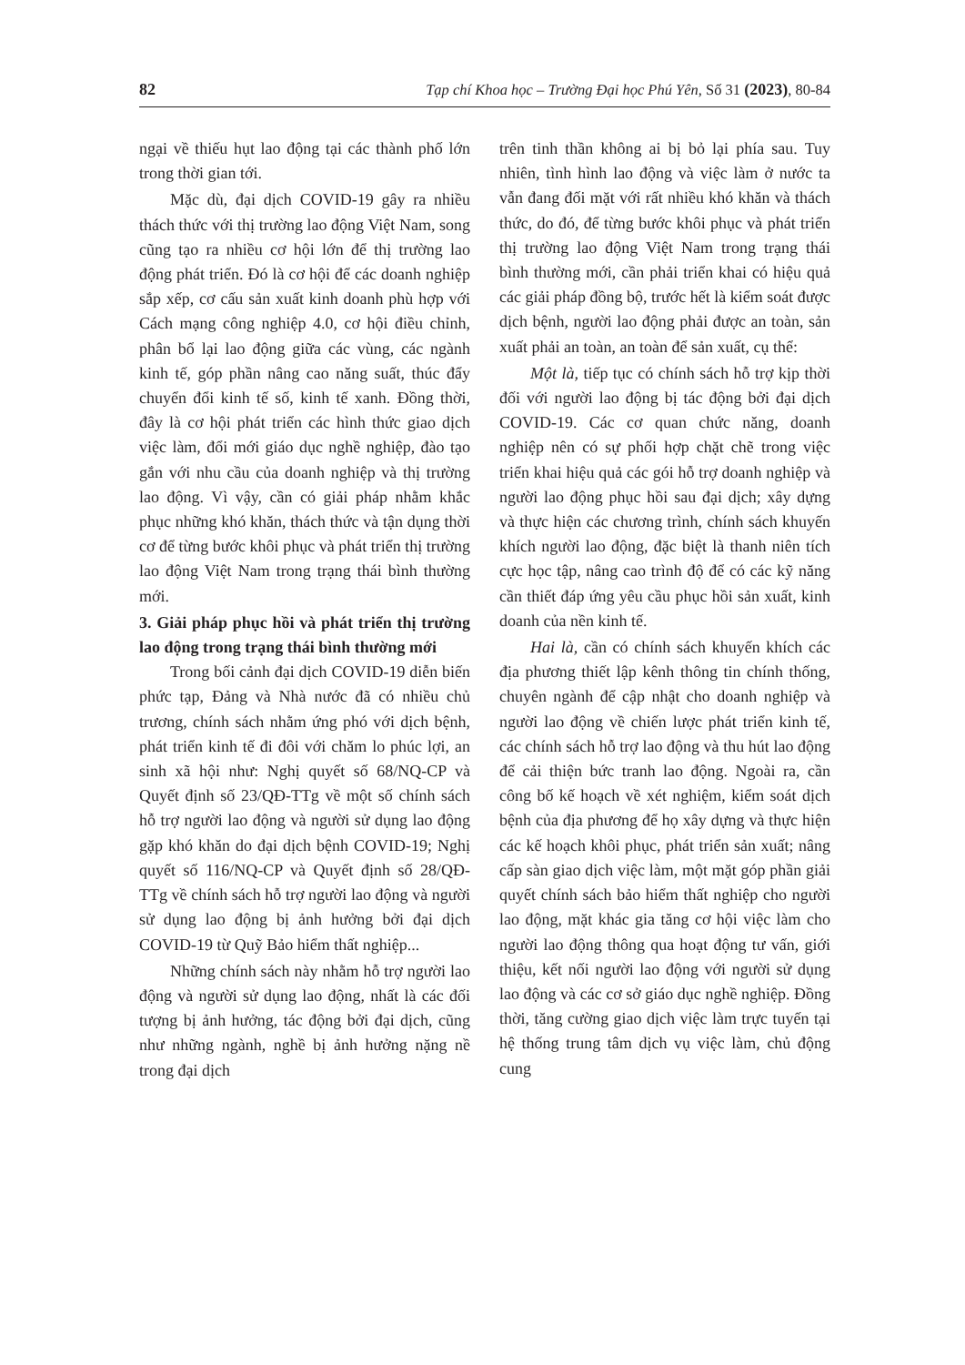82 Tạp chí Khoa học – Trường Đại học Phú Yên, Số 31 (2023), 80-84
ngại về thiếu hụt lao động tại các thành phố lớn trong thời gian tới.
Mặc dù, đại dịch COVID-19 gây ra nhiều thách thức với thị trường lao động Việt Nam, song cũng tạo ra nhiều cơ hội lớn để thị trường lao động phát triển. Đó là cơ hội để các doanh nghiệp sắp xếp, cơ cấu sản xuất kinh doanh phù hợp với Cách mạng công nghiệp 4.0, cơ hội điều chỉnh, phân bổ lại lao động giữa các vùng, các ngành kinh tế, góp phần nâng cao năng suất, thúc đẩy chuyển đổi kinh tế số, kinh tế xanh. Đồng thời, đây là cơ hội phát triển các hình thức giao dịch việc làm, đổi mới giáo dục nghề nghiệp, đào tạo gắn với nhu cầu của doanh nghiệp và thị trường lao động. Vì vậy, cần có giải pháp nhằm khắc phục những khó khăn, thách thức và tận dụng thời cơ để từng bước khôi phục và phát triển thị trường lao động Việt Nam trong trạng thái bình thường mới.
3. Giải pháp phục hồi và phát triển thị trường lao động trong trạng thái bình thường mới
Trong bối cảnh đại dịch COVID-19 diễn biến phức tạp, Đảng và Nhà nước đã có nhiều chủ trương, chính sách nhằm ứng phó với dịch bệnh, phát triển kinh tế đi đôi với chăm lo phúc lợi, an sinh xã hội như: Nghị quyết số 68/NQ-CP và Quyết định số 23/QĐ-TTg về một số chính sách hỗ trợ người lao động và người sử dụng lao động gặp khó khăn do đại dịch bệnh COVID-19; Nghị quyết số 116/NQ-CP và Quyết định số 28/QĐ-TTg về chính sách hỗ trợ người lao động và người sử dụng lao động bị ảnh hưởng bởi đại dịch COVID-19 từ Quỹ Bảo hiểm thất nghiệp...
Những chính sách này nhằm hỗ trợ người lao động và người sử dụng lao động, nhất là các đối tượng bị ảnh hưởng, tác động bởi đại dịch, cũng như những ngành, nghề bị ảnh hưởng nặng nề trong đại dịch
trên tinh thần không ai bị bỏ lại phía sau. Tuy nhiên, tình hình lao động và việc làm ở nước ta vẫn đang đối mặt với rất nhiều khó khăn và thách thức, do đó, để từng bước khôi phục và phát triển thị trường lao động Việt Nam trong trạng thái bình thường mới, cần phải triển khai có hiệu quả các giải pháp đồng bộ, trước hết là kiểm soát được dịch bệnh, người lao động phải được an toàn, sản xuất phải an toàn, an toàn để sản xuất, cụ thể:
Một là, tiếp tục có chính sách hỗ trợ kịp thời đối với người lao động bị tác động bởi đại dịch COVID-19. Các cơ quan chức năng, doanh nghiệp nên có sự phối hợp chặt chẽ trong việc triển khai hiệu quả các gói hỗ trợ doanh nghiệp và người lao động phục hồi sau đại dịch; xây dựng và thực hiện các chương trình, chính sách khuyến khích người lao động, đặc biệt là thanh niên tích cực học tập, nâng cao trình độ để có các kỹ năng cần thiết đáp ứng yêu cầu phục hồi sản xuất, kinh doanh của nền kinh tế.
Hai là, cần có chính sách khuyến khích các địa phương thiết lập kênh thông tin chính thống, chuyên ngành để cập nhật cho doanh nghiệp và người lao động về chiến lược phát triển kinh tế, các chính sách hỗ trợ lao động và thu hút lao động để cải thiện bức tranh lao động. Ngoài ra, cần công bố kế hoạch về xét nghiệm, kiểm soát dịch bệnh của địa phương để họ xây dựng và thực hiện các kế hoạch khôi phục, phát triển sản xuất; nâng cấp sàn giao dịch việc làm, một mặt góp phần giải quyết chính sách bảo hiểm thất nghiệp cho người lao động, mặt khác gia tăng cơ hội việc làm cho người lao động thông qua hoạt động tư vấn, giới thiệu, kết nối người lao động với người sử dụng lao động và các cơ sở giáo dục nghề nghiệp. Đồng thời, tăng cường giao dịch việc làm trực tuyến tại hệ thống trung tâm dịch vụ việc làm, chủ động cung